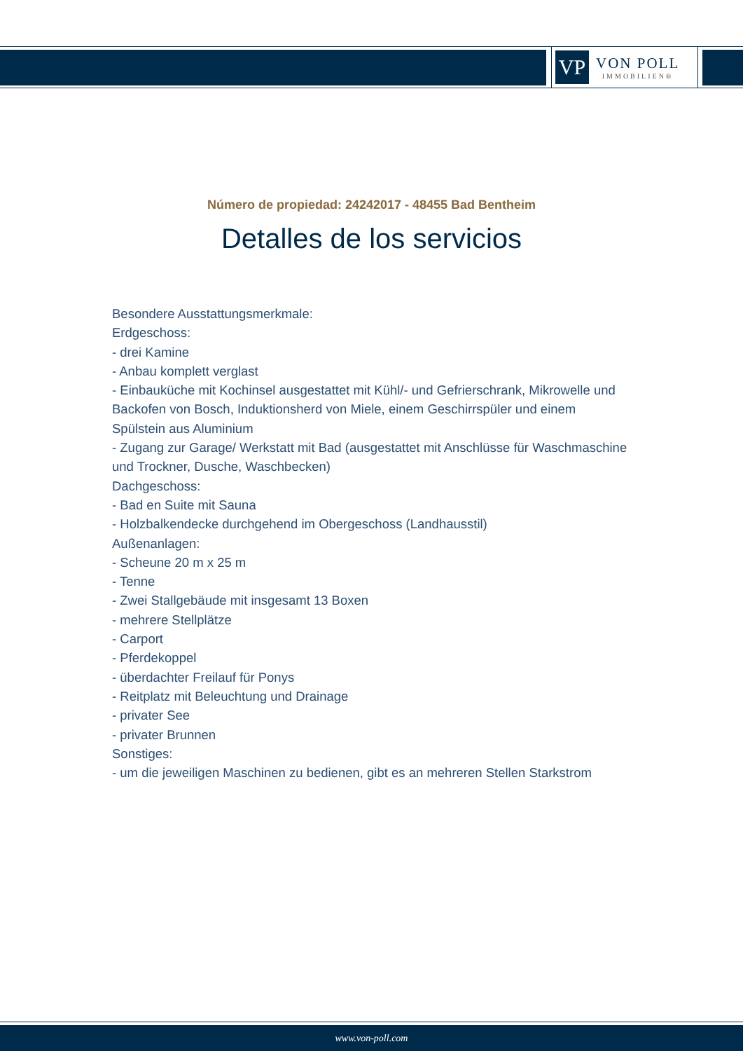VP
VON POLL
IMMOBILIEN®
Número de propiedad: 24242017 - 48455 Bad Bentheim
Detalles de los servicios
Besondere Ausstattungsmerkmale:
Erdgeschoss:
- drei Kamine
- Anbau komplett verglast
- Einbauküche mit Kochinsel ausgestattet mit Kühl/- und Gefrierschrank, Mikrowelle und Backofen von Bosch, Induktionsherd von Miele, einem Geschirrspüler und einem Spülstein aus Aluminium
- Zugang zur Garage/ Werkstatt mit Bad (ausgestattet mit Anschlüsse für Waschmaschine und Trockner, Dusche, Waschbecken)
Dachgeschoss:
- Bad en Suite mit Sauna
- Holzbalkendecke durchgehend im Obergeschoss (Landhausstil)
Außenanlagen:
- Scheune 20 m x 25 m
- Tenne
- Zwei Stallgebäude mit insgesamt 13 Boxen
- mehrere Stellplätze
- Carport
- Pferdekoppel
- überdachter Freilauf für Ponys
- Reitplatz mit Beleuchtung und Drainage
- privater See
- privater Brunnen
Sonstiges:
- um die jeweiligen Maschinen zu bedienen, gibt es an mehreren Stellen Starkstrom
www.von-poll.com